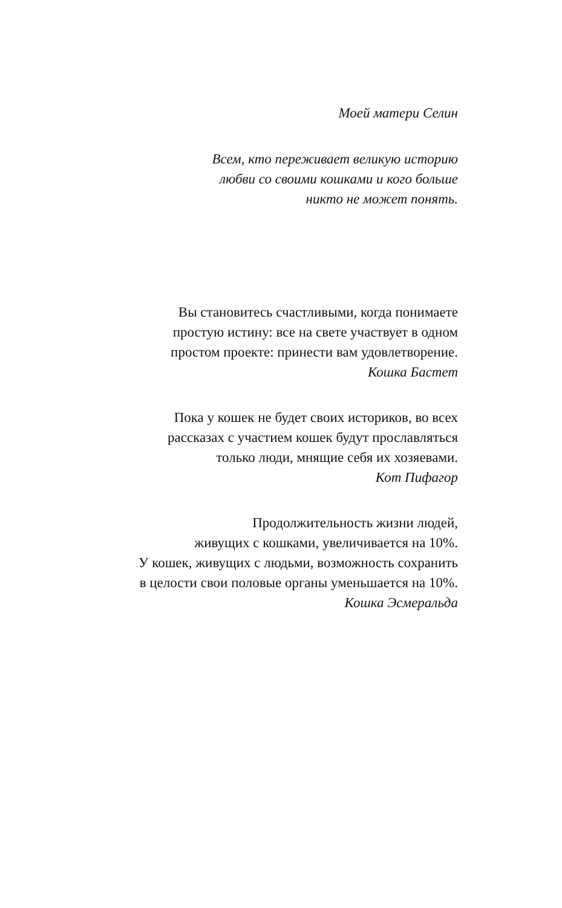Моей матери Селин
Всем, кто переживает великую историю
любви со своими кошками и кого больше
никто не может понять.
Вы становитесь счастливыми, когда понимаете
простую истину: все на свете участвует в одном
простом проекте: принести вам удовлетворение.
Кошка Бастет
Пока у кошек не будет своих историков, во всех
рассказах с участием кошек будут прославляться
только люди, мнящие себя их хозяевами.
Кот Пифагор
Продолжительность жизни людей,
живущих с кошками, увеличивается на 10%.
У кошек, живущих с людьми, возможность сохранить
в целости свои половые органы уменьшается на 10%.
Кошка Эсмеральда